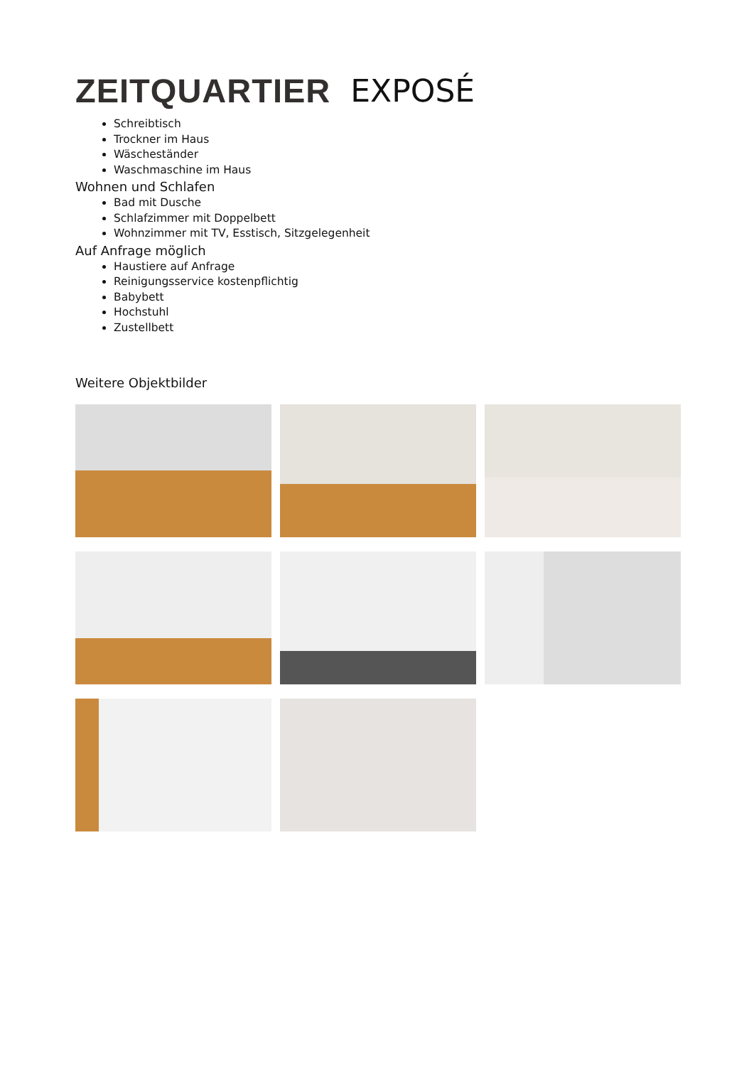ZEITQUARTIER EXPOSÉ
Schreibtisch
Trockner im Haus
Wäscheständer
Waschmaschine im Haus
Wohnen und Schlafen
Bad mit Dusche
Schlafzimmer mit Doppelbett
Wohnzimmer mit TV, Esstisch, Sitzgelegenheit
Auf Anfrage möglich
Haustiere auf Anfrage
Reinigungsservice kostenpflichtig
Babybett
Hochstuhl
Zustellbett
Weitere Objektbilder